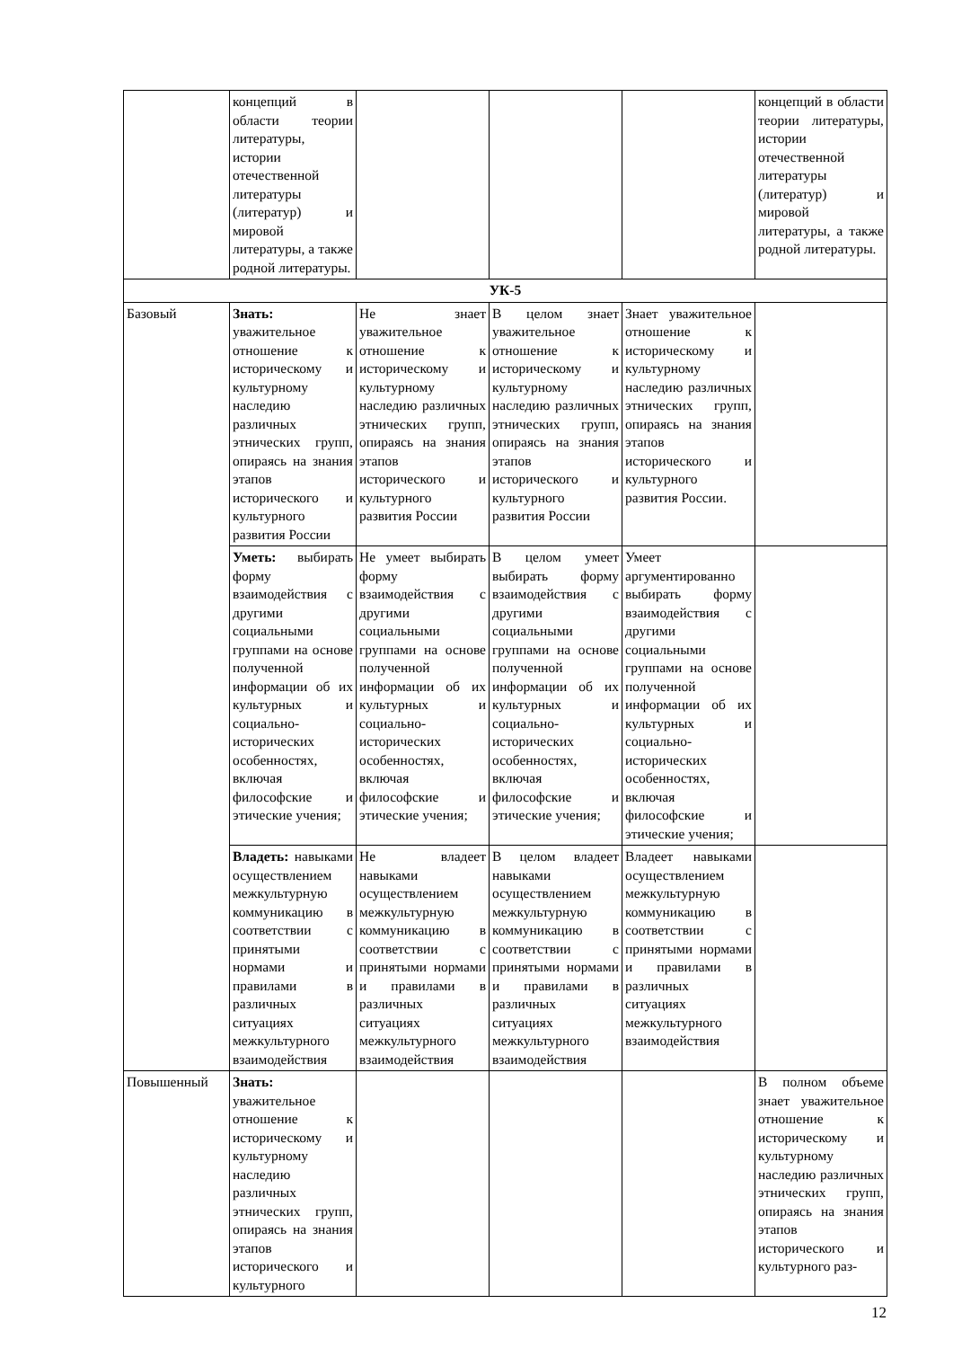| | концепций в области теории литературы, истории отечественной литературы (литератур) и мировой литературы, а также родной литературы. | | | | концепций в области теории литературы, истории отечественной литературы (литератур) и мировой литературы, а также родной литературы. |
| УК-5 | | | | | |
| Базовый | Знать: уважительное отношение к историческому и культурному наследию различных этнических групп, опираясь на знания этапов исторического и культурного развития России | Не знает уважительное отношение к историческому и культурному наследию различных этнических групп, опираясь на знания этапов исторического и культурного развития России | В целом знает уважительное отношение к историческому и культурному наследию различных этнических групп, опираясь на знания этапов исторического и культурного развития России | Знает уважительное отношение к историческому и культурному наследию различных этнических групп, опираясь на знания этапов исторического и культурного развития России. | |
| | Уметь: выбирать форму взаимодействия с другими социальными группами на основе полученной информации об их культурных и социально-исторических особенностях, включая философские и этические учения; | Не умеет выбирать форму взаимодействия с другими социальными группами на основе полученной информации об их культурных и социально-исторических особенностях, включая философские и этические учения; | В целом умеет выбирать форму взаимодействия с другими социальными группами на основе полученной информации об их культурных и социально-исторических особенностях, включая философские и этические учения; | Умеет аргументированно выбирать форму взаимодействия с другими социальными группами на основе полученной информации об их культурных и социально-исторических особенностях, включая философские и этические учения; | |
| | Владеть: навыками осуществлением межкультурную коммуникацию в соответствии с принятыми нормами и правилами в различных ситуациях межкультурного взаимодействия | Не владеет навыками осуществлением межкультурную коммуникацию в соответствии с принятыми нормами и правилами в различных ситуациях межкультурного взаимодействия | В целом владеет навыками осуществлением межкультурную коммуникацию в соответствии с принятыми нормами и правилами в различных ситуациях межкультурного взаимодействия | Владеет навыками осуществлением межкультурную коммуникацию в соответствии с принятыми нормами и правилами в различных ситуациях межкультурного взаимодействия | |
| Повышенный | Знать: уважительное отношение к историческому и культурному наследию различных этнических групп, опираясь на знания этапов исторического и культурного | | | | В полном объеме знает уважительное отношение к историческому и культурному наследию различных этнических групп, опираясь на знания этапов исторического и культурного раз- |
12